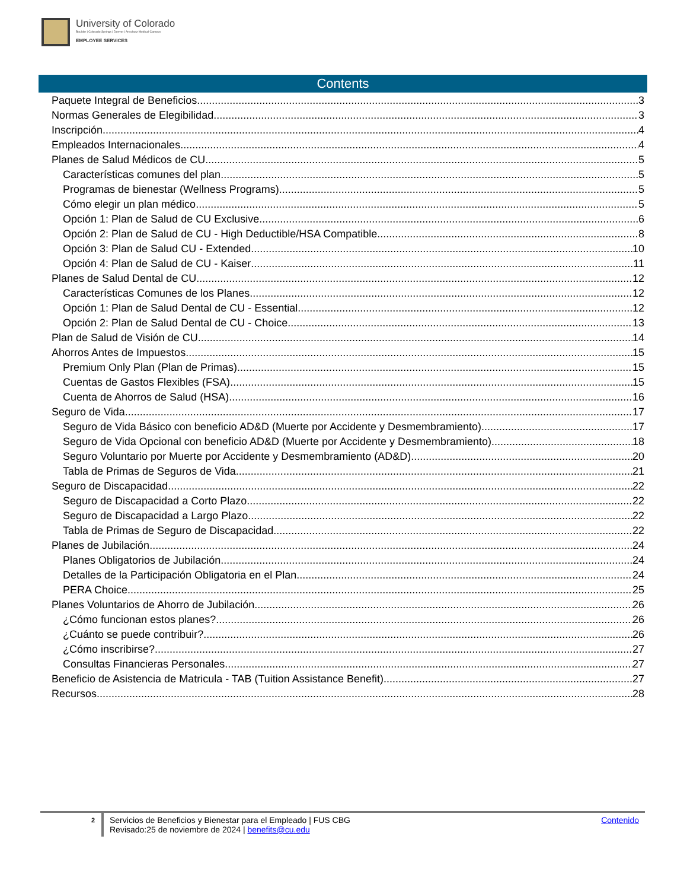University of Colorado
Boulder | Colorado Springs | Denver | Anschutz Medical Campus
EMPLOYEE SERVICES
Contents
Paquete Integral de Beneficios 3
Normas Generales de Elegibilidad 3
Inscripción 4
Empleados Internacionales 4
Planes de Salud Médicos de CU 5
Características comunes del plan 5
Programas de bienestar (Wellness Programs) 5
Cómo elegir un plan médico 5
Opción 1: Plan de Salud de CU Exclusive 6
Opción 2: Plan de Salud de CU - High Deductible/HSA Compatible 8
Opción 3: Plan de Salud CU - Extended 10
Opción 4: Plan de Salud de CU - Kaiser 11
Planes de Salud Dental de CU 12
Características Comunes de los Planes 12
Opción 1: Plan de Salud Dental de CU - Essential 12
Opción 2: Plan de Salud Dental de CU - Choice 13
Plan de Salud de Visión de CU 14
Ahorros Antes de Impuestos 15
Premium Only Plan (Plan de Primas) 15
Cuentas de Gastos Flexibles (FSA) 15
Cuenta de Ahorros de Salud (HSA) 16
Seguro de Vida 17
Seguro de Vida Básico con beneficio AD&D (Muerte por Accidente y Desmembramiento) 17
Seguro de Vida Opcional con beneficio AD&D (Muerte por Accidente y Desmembramiento) 18
Seguro Voluntario por Muerte por Accidente y Desmembramiento (AD&D) 20
Tabla de Primas de Seguros de Vida 21
Seguro de Discapacidad 22
Seguro de Discapacidad a Corto Plazo 22
Seguro de Discapacidad a Largo Plazo 22
Tabla de Primas de Seguro de Discapacidad 22
Planes de Jubilación 24
Planes Obligatorios de Jubilación 24
Detalles de la Participación Obligatoria en el Plan 24
PERA Choice 25
Planes Voluntarios de Ahorro de Jubilación 26
¿Cómo funcionan estos planes? 26
¿Cuánto se puede contribuir? 26
¿Cómo inscribirse? 27
Consultas Financieras Personales 27
Beneficio de Asistencia de Matricula - TAB (Tuition Assistance Benefit) 27
Recursos 28
2
Servicios de Beneficios y Bienestar para el Empleado | FUS CBG
Revisado:25 de noviembre de 2024 | benefits@cu.edu
Contenido